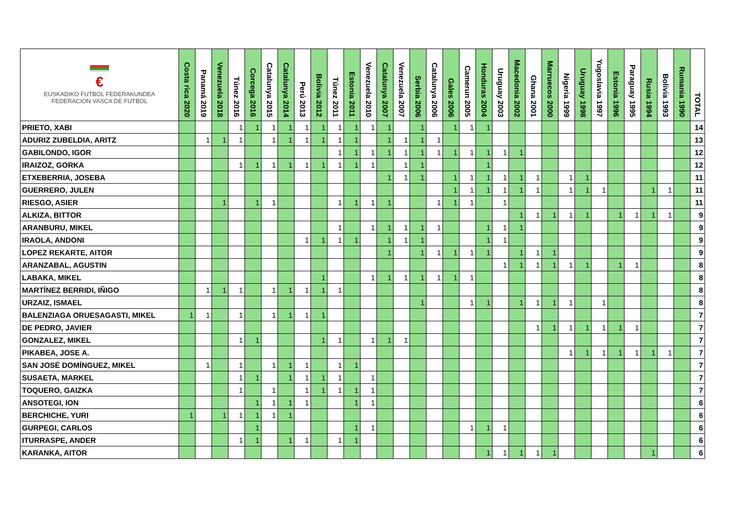| € EUSKADIKO FUTBOL FEDERAKUNDEA FEDERACION VASCA DE FUTBOL | Costa rica 2020 | Panamá 2019 | Venezuela 2018 | Túnez 2016 | Corcega 2016 | Catalunya 2015 | Catalunya 2014 | Perú 2013 | Bolivia 2012 | Túnez 2011 | Estonia 2011 | Venezuela 2010 | Catalunya 2007 | Venezuela 2007 | Serbia 2006 | Catalunya 2006 | Gales 2006 | Camerun 2005 | Honduras 2004 | Uruguay 2003 | Macedonia 2002 | Ghana 2001 | Marruecos 2000 | Nigeria 1999 | Uruguay 1998 | Yugoslavia 1997 | Estonia 1996 | Paraguay 1995 | Rusia 1994 | Bolivia 1993 | Rumania 1990 | TOTAL |
| --- | --- | --- | --- | --- | --- | --- | --- | --- | --- | --- | --- | --- | --- | --- | --- | --- | --- | --- | --- | --- | --- | --- | --- | --- | --- | --- | --- | --- | --- | --- | --- | --- |
| PRIETO, XABI | | | | 1 | 1 | 1 | 1 | 1 | 1 | 1 | 1 | 1 | 1 | | 1 | | 1 | 1 | 1 | | | | | | | | | | | | | 14 |
| ADURIZ ZUBELDIA, ARITZ | | 1 | 1 | 1 | | 1 | 1 | 1 | 1 | 1 | 1 | | 1 | 1 | 1 | 1 | | | | | | | | | | | | | | | | 13 |
| GABILONDO, IGOR | | | | | | | | | | 1 | 1 | 1 | 1 | 1 | 1 | 1 | 1 | 1 | 1 | 1 | 1 | | | | | | | | | | | 12 |
| IRAIZOZ, GORKA | | | | 1 | 1 | 1 | 1 | 1 | 1 | 1 | 1 | 1 | | 1 | 1 | | | | 1 | | | | | | | | | | | | | 12 |
| ETXEBERRIA, JOSEBA | | | | | | | | | | | | | 1 | 1 | 1 | | 1 | 1 | 1 | 1 | 1 | 1 | | 1 | 1 | | | | | | | 11 |
| GUERRERO, JULEN | | | | | | | | | | | | | | | | | 1 | 1 | 1 | 1 | 1 | 1 | | 1 | 1 | 1 | | | 1 | 1 | | 11 |
| RIESGO, ASIER | | | 1 | | 1 | 1 | | | | 1 | 1 | 1 | 1 | | | 1 | 1 | 1 | | 1 | | | | | | | | | | | | 11 |
| ALKIZA, BITTOR | | | | | | | | | | | | | | | | | | | | | 1 | 1 | 1 | 1 | 1 | | 1 | 1 | 1 | 1 | | 9 |
| ARANBURU, MIKEL | | | | | | | | | | 1 | | 1 | 1 | 1 | 1 | 1 | | | 1 | 1 | 1 | | | | | | | | | | | 9 |
| IRAOLA, ANDONI | | | | | | | | 1 | 1 | 1 | 1 | | 1 | 1 | 1 | | | | 1 | 1 | | | | | | | | | | | | 9 |
| LOPEZ REKARTE, AITOR | | | | | | | | | | | | | 1 | | 1 | 1 | 1 | 1 | 1 | | 1 | 1 | 1 | | | | | | | | | 9 |
| ARANZABAL, AGUSTIN | | | | | | | | | | | | | | | | | | | | 1 | 1 | 1 | 1 | 1 | 1 | | 1 | 1 | | | | 8 |
| LABAKA, MIKEL | | | | | | | | | 1 | | | 1 | 1 | 1 | 1 | 1 | 1 | 1 | | | | | | | | | | | | | | 8 |
| MARTÍNEZ BERRIDI, IÑIGO | | 1 | 1 | 1 | | 1 | 1 | 1 | 1 | 1 | | | | | | | | | | | | | | | | | | | | | | 8 |
| URZAIZ, ISMAEL | | | | | | | | | | | | | | | 1 | | | 1 | 1 | | 1 | 1 | 1 | 1 | | 1 | | | | | | 8 |
| BALENZIAGA ORUESAGASTI, MIKEL | 1 | 1 | | 1 | | 1 | 1 | 1 | 1 | | | | | | | | | | | | | | | | | | | | | | | 7 |
| DE PEDRO, JAVIER | | | | | | | | | | | | | | | | | | | | | | 1 | 1 | 1 | 1 | 1 | 1 | 1 | | | | 7 |
| GONZALEZ, MIKEL | | | | 1 | 1 | | | | 1 | 1 | | 1 | 1 | 1 | | | | | | | | | | | | | | | | | | 7 |
| PIKABEA, JOSE A. | | | | | | | | | | | | | | | | | | | | | | | | 1 | 1 | 1 | 1 | 1 | 1 | 1 | | 7 |
| SAN JOSÉ DOMÍNGUEZ, MIKEL | | 1 | | 1 | | 1 | 1 | 1 | | 1 | 1 | | | | | | | | | | | | | | | | | | | | | 7 |
| SUSAETA, MARKEL | | | | 1 | 1 | | 1 | 1 | 1 | 1 | | 1 | | | | | | | | | | | | | | | | | | | | 7 |
| TOQUERO, GAIZKA | | | | 1 | | 1 | | 1 | 1 | 1 | 1 | 1 | | | | | | | | | | | | | | | | | | | | 7 |
| ANSOTEGI, ION | | | | | 1 | 1 | 1 | 1 | | | 1 | 1 | | | | | | | | | | | | | | | | | | | | 6 |
| BERCHICHE, YURI | 1 | | 1 | 1 | 1 | 1 | 1 | | | | | | | | | | | | | | | | | | | | | | | | | 6 |
| GURPEGI, CARLOS | | | | | 1 | | | | | | 1 | 1 | | | | | | 1 | 1 | 1 | | | | | | | | | | | | 6 |
| ITURRASPE, ANDER | | | | 1 | 1 | | 1 | 1 | | 1 | 1 | | | | | | | | | | | | | | | | | | | | | 6 |
| KARANKA, AITOR | | | | | | | | | | | | | | | | | | | 1 | 1 | 1 | 1 | 1 | | | | | | 1 | | | 6 |